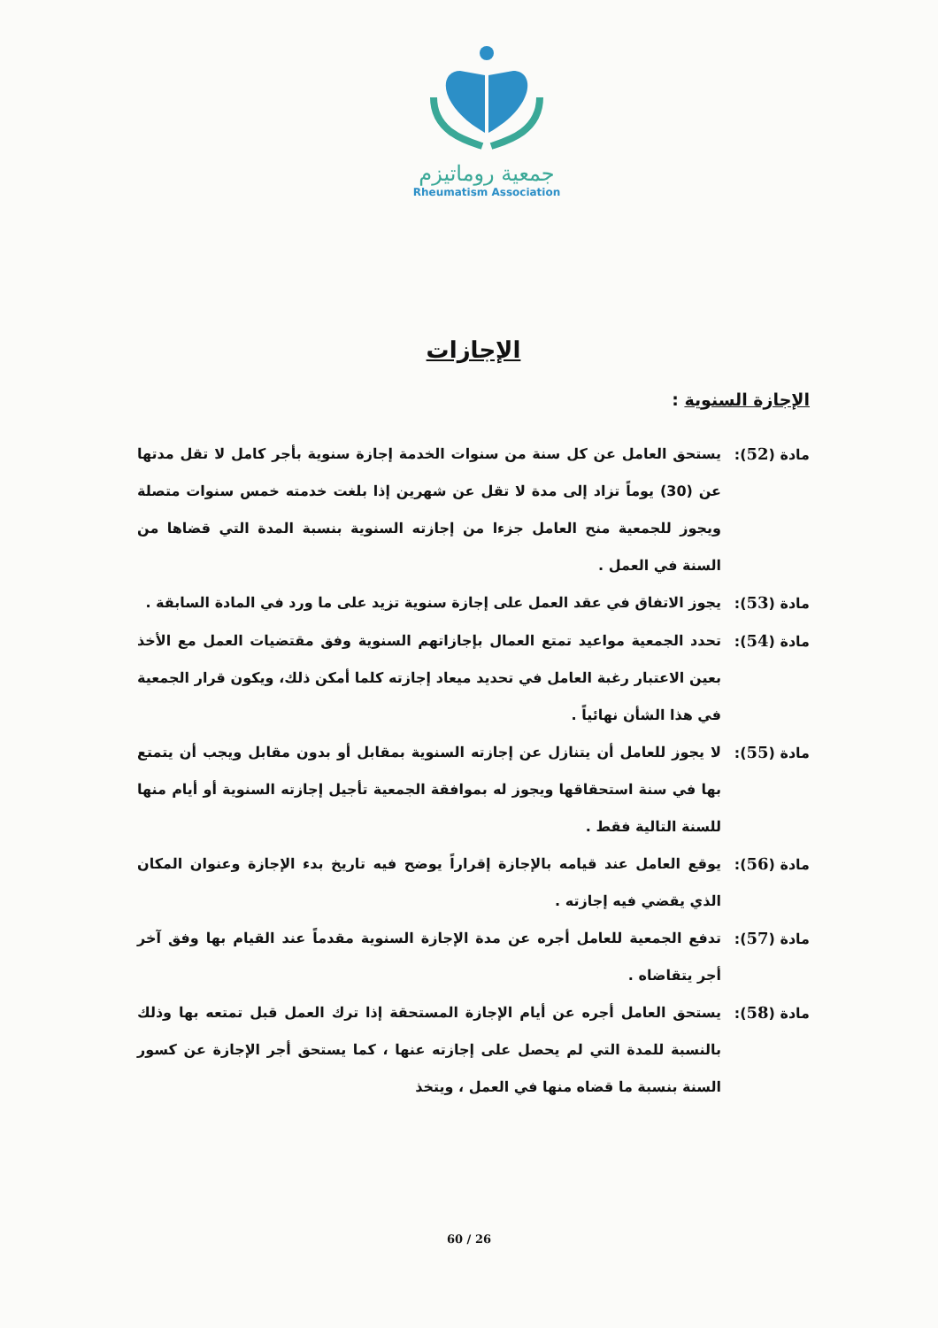جمعية روماتيزم
Rheumatism Association
الإجازات
الإجازة السنوية :
مادة (52): يستحق العامل عن كل سنة من سنوات الخدمة إجازة سنوية بأجر كامل لا تقل مدتها عن (30) يوماً تزاد إلى مدة لا تقل عن شهرين إذا بلغت خدمته خمس سنوات متصلة ويجوز للجمعية منح العامل جزءا من إجازته السنوية بنسبة المدة التي قضاها من السنة في العمل .
مادة (53): يجوز الاتفاق في عقد العمل على إجازة سنوية تزيد على ما ورد في المادة السابقة .
مادة (54): تحدد الجمعية مواعيد تمتع العمال بإجازاتهم السنوية وفق مقتضيات العمل مع الأخذ بعين الاعتبار رغبة العامل في تحديد ميعاد إجازته كلما أمكن ذلك، ويكون قرار الجمعية في هذا الشأن نهائياً .
مادة (55): لا يجوز للعامل أن يتنازل عن إجازته السنوية بمقابل أو بدون مقابل ويجب أن يتمتع بها في سنة استحقاقها ويجوز له بموافقة الجمعية تأجيل إجازته السنوية أو أيام منها للسنة التالية فقط .
مادة (56): يوقع العامل عند قيامه بالإجازة إقراراً يوضح فيه تاريخ بدء الإجازة وعنوان المكان الذي يقضي فيه إجازته .
مادة (57): تدفع الجمعية للعامل أجره عن مدة الإجازة السنوية مقدماً عند القيام بها وفق آخر أجر يتقاضاه .
مادة (58): يستحق العامل أجره عن أيام الإجازة المستحقة إذا ترك العمل قبل تمتعه بها وذلك بالنسبة للمدة التي لم يحصل على إجازته عنها ، كما يستحق أجر الإجازة عن كسور السنة بنسبة ما قضاه منها في العمل ، ويتخذ
60 / 26